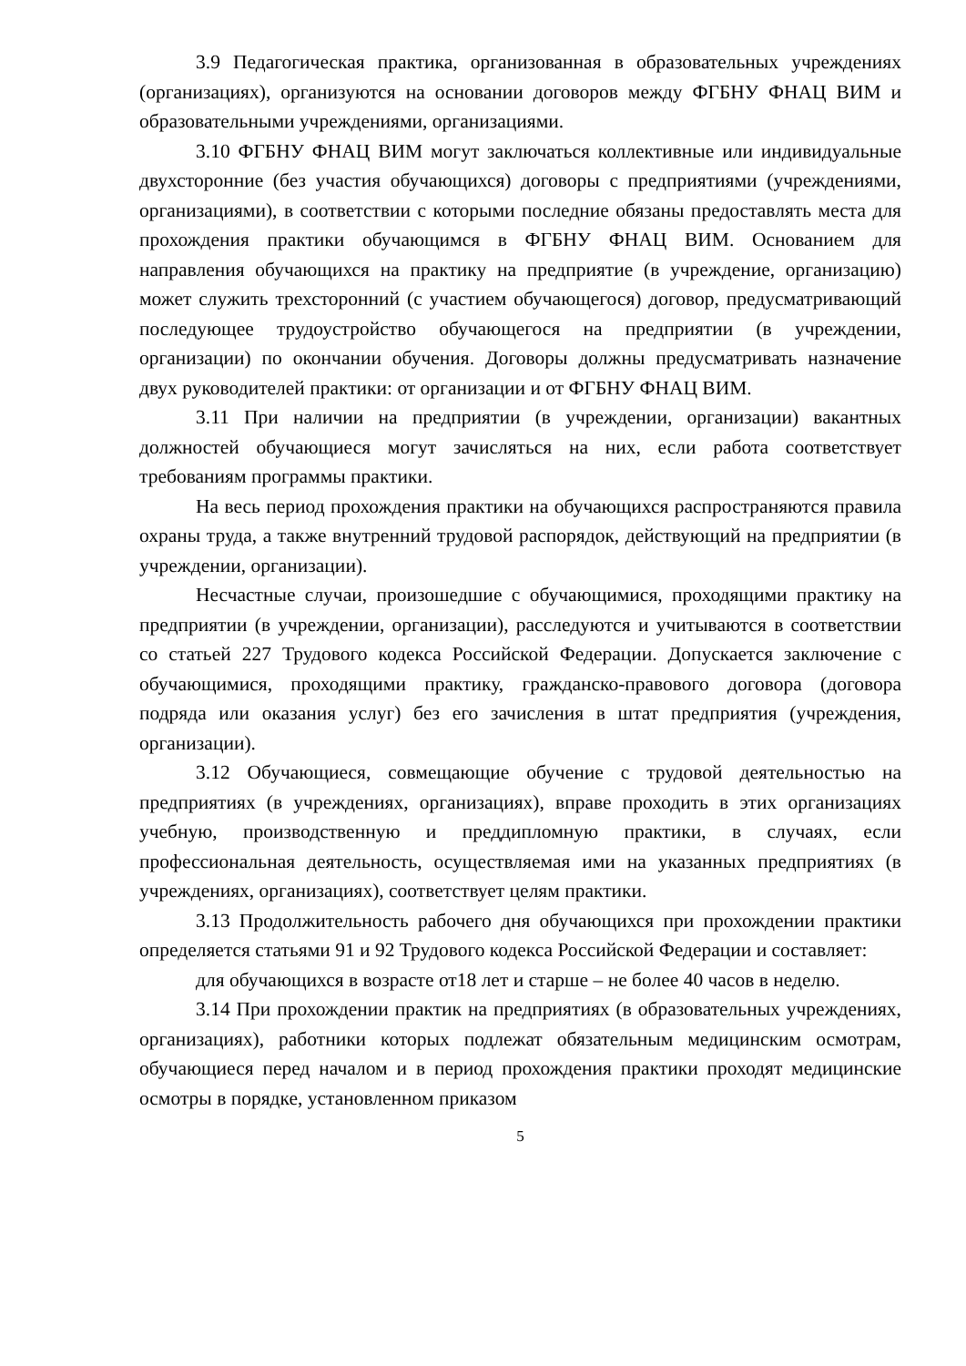3.9 Педагогическая практика, организованная в образовательных учреждениях (организациях), организуются на основании договоров между ФГБНУ ФНАЦ ВИМ и образовательными учреждениями, организациями.
3.10 ФГБНУ ФНАЦ ВИМ могут заключаться коллективные или индивидуальные двухсторонние (без участия обучающихся) договоры с предприятиями (учреждениями, организациями), в соответствии с которыми последние обязаны предоставлять места для прохождения практики обучающимся в ФГБНУ ФНАЦ ВИМ. Основанием для направления обучающихся на практику на предприятие (в учреждение, организацию) может служить трехсторонний (с участием обучающегося) договор, предусматривающий последующее трудоустройство обучающегося на предприятии (в учреждении, организации) по окончании обучения. Договоры должны предусматривать назначение двух руководителей практики: от организации и от ФГБНУ ФНАЦ ВИМ.
3.11 При наличии на предприятии (в учреждении, организации) вакантных должностей обучающиеся могут зачисляться на них, если работа соответствует требованиям программы практики.
На весь период прохождения практики на обучающихся распространяются правила охраны труда, а также внутренний трудовой распорядок, действующий на предприятии (в учреждении, организации).
Несчастные случаи, произошедшие с обучающимися, проходящими практику на предприятии (в учреждении, организации), расследуются и учитываются в соответствии со статьей 227 Трудового кодекса Российской Федерации. Допускается заключение с обучающимися, проходящими практику, гражданско-правового договора (договора подряда или оказания услуг) без его зачисления в штат предприятия (учреждения, организации).
3.12 Обучающиеся, совмещающие обучение с трудовой деятельностью на предприятиях (в учреждениях, организациях), вправе проходить в этих организациях учебную, производственную и преддипломную практики, в случаях, если профессиональная деятельность, осуществляемая ими на указанных предприятиях (в учреждениях, организациях), соответствует целям практики.
3.13 Продолжительность рабочего дня обучающихся при прохождении практики определяется статьями 91 и 92 Трудового кодекса Российской Федерации и составляет:
для обучающихся в возрасте от18 лет и старше – не более 40 часов в неделю.
3.14 При прохождении практик на предприятиях (в образовательных учреждениях, организациях), работники которых подлежат обязательным медицинским осмотрам, обучающиеся перед началом и в период прохождения практики проходят медицинские осмотры в порядке, установленном приказом
5